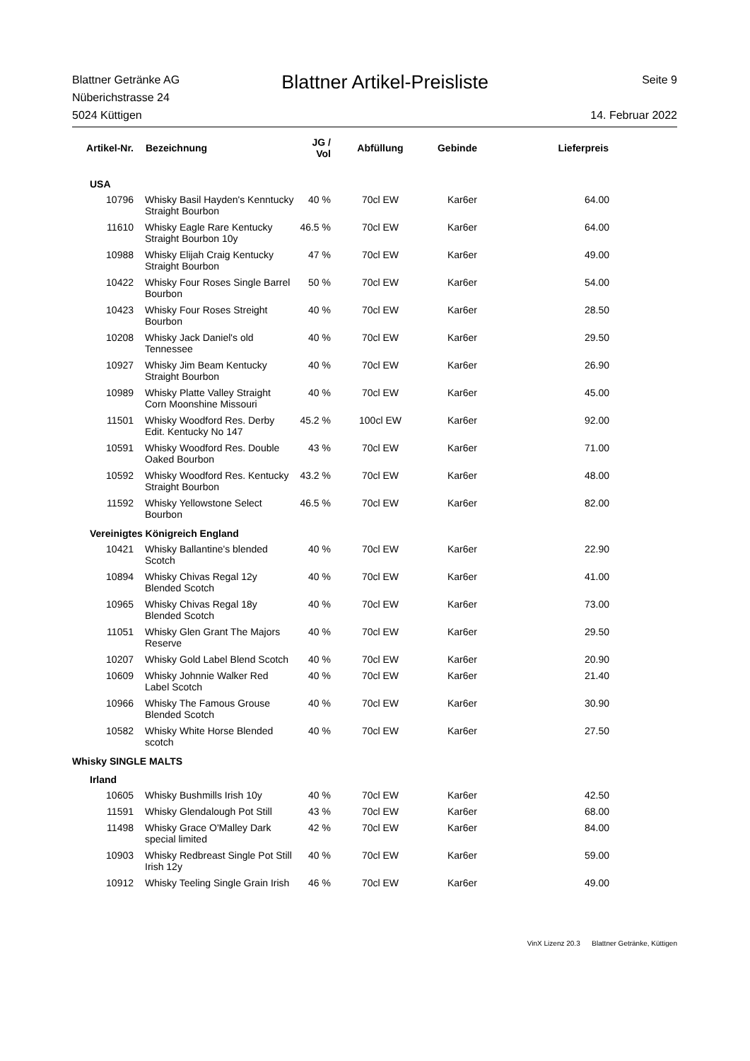Blattner Getränke AG
Nüberichstrasse 24
5024 Küttigen
Blattner Artikel-Preisliste
Seite 9
14. Februar 2022
| Artikel-Nr. | Bezeichnung | JG / Vol | Abfüllung | Gebinde | Lieferpreis |
| --- | --- | --- | --- | --- | --- |
| USA | | | | | |
| 10796 | Whisky Basil Hayden's Kenntucky Straight Bourbon | 40 % | 70cl EW | Kar6er | 64.00 |
| 11610 | Whisky Eagle Rare Kentucky Straight Bourbon 10y | 46.5 % | 70cl EW | Kar6er | 64.00 |
| 10988 | Whisky Elijah Craig Kentucky Straight Bourbon | 47 % | 70cl EW | Kar6er | 49.00 |
| 10422 | Whisky Four Roses Single Barrel Bourbon | 50 % | 70cl EW | Kar6er | 54.00 |
| 10423 | Whisky Four Roses Streight Bourbon | 40 % | 70cl EW | Kar6er | 28.50 |
| 10208 | Whisky Jack Daniel's old Tennessee | 40 % | 70cl EW | Kar6er | 29.50 |
| 10927 | Whisky Jim Beam Kentucky Straight Bourbon | 40 % | 70cl EW | Kar6er | 26.90 |
| 10989 | Whisky Platte Valley Straight Corn Moonshine Missouri | 40 % | 70cl EW | Kar6er | 45.00 |
| 11501 | Whisky Woodford Res. Derby Edit. Kentucky No 147 | 45.2 % | 100cl EW | Kar6er | 92.00 |
| 10591 | Whisky Woodford Res. Double Oaked Bourbon | 43 % | 70cl EW | Kar6er | 71.00 |
| 10592 | Whisky Woodford Res. Kentucky Straight Bourbon | 43.2 % | 70cl EW | Kar6er | 48.00 |
| 11592 | Whisky Yellowstone Select Bourbon | 46.5 % | 70cl EW | Kar6er | 82.00 |
| Vereinigtes Königreich England | | | | | |
| 10421 | Whisky Ballantine's blended Scotch | 40 % | 70cl EW | Kar6er | 22.90 |
| 10894 | Whisky Chivas Regal 12y Blended Scotch | 40 % | 70cl EW | Kar6er | 41.00 |
| 10965 | Whisky Chivas Regal 18y Blended Scotch | 40 % | 70cl EW | Kar6er | 73.00 |
| 11051 | Whisky Glen Grant The Majors Reserve | 40 % | 70cl EW | Kar6er | 29.50 |
| 10207 | Whisky Gold Label Blend Scotch | 40 % | 70cl EW | Kar6er | 20.90 |
| 10609 | Whisky Johnnie Walker Red Label Scotch | 40 % | 70cl EW | Kar6er | 21.40 |
| 10966 | Whisky The Famous Grouse Blended Scotch | 40 % | 70cl EW | Kar6er | 30.90 |
| 10582 | Whisky White Horse Blended scotch | 40 % | 70cl EW | Kar6er | 27.50 |
| Whisky SINGLE MALTS | | | | | |
| Irland | | | | | |
| 10605 | Whisky Bushmills Irish 10y | 40 % | 70cl EW | Kar6er | 42.50 |
| 11591 | Whisky Glendalough Pot Still | 43 % | 70cl EW | Kar6er | 68.00 |
| 11498 | Whisky Grace O'Malley Dark special limited | 42 % | 70cl EW | Kar6er | 84.00 |
| 10903 | Whisky Redbreast Single Pot Still Irish 12y | 40 % | 70cl EW | Kar6er | 59.00 |
| 10912 | Whisky Teeling Single Grain Irish | 46 % | 70cl EW | Kar6er | 49.00 |
VinX Lizenz 20.3 Blattner Getränke, Küttigen